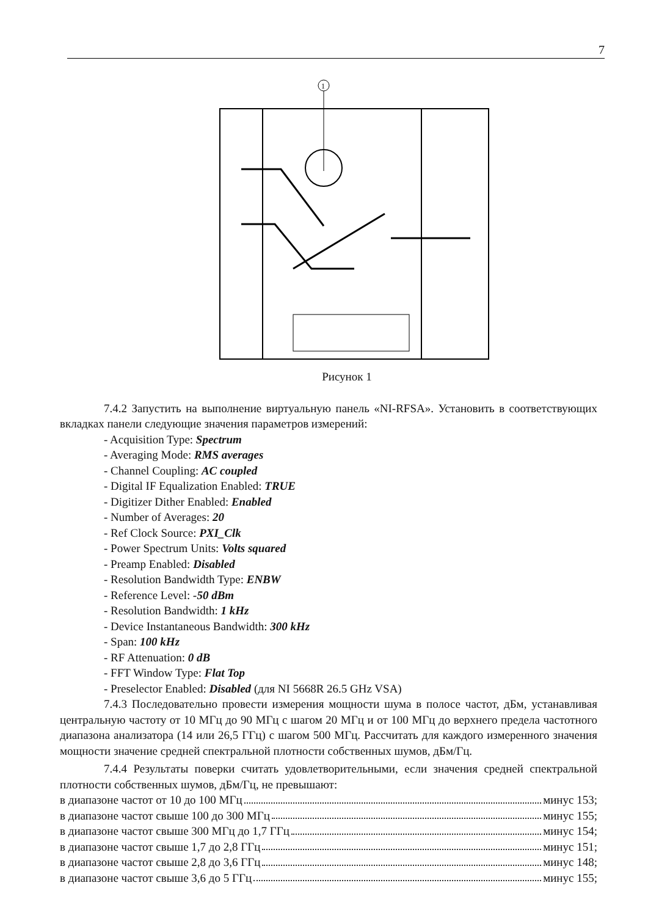7
1
Рисунок 1
7.4.2 Запустить на выполнение виртуальную панель «NI-RFSA». Установить в соответствующих вкладках панели следующие значения параметров измерений:
- Acquisition Type: Spectrum
- Averaging Mode: RMS averages
- Channel Coupling: AC coupled
- Digital IF Equalization Enabled: TRUE
- Digitizer Dither Enabled: Enabled
- Number of Averages: 20
- Ref Clock Source: PXI_Clk
- Power Spectrum Units: Volts squared
- Preamp Enabled: Disabled
- Resolution Bandwidth Type: ENBW
- Reference Level: -50 dBm
- Resolution Bandwidth: 1 kHz
- Device Instantaneous Bandwidth: 300 kHz
- Span: 100 kHz
- RF Attenuation: 0 dB
- FFT Window Type: Flat Top
- Preselector Enabled: Disabled (для NI 5668R 26.5 GHz VSA)
7.4.3 Последовательно провести измерения мощности шума в полосе частот, дБм, устанавливая центральную частоту от 10 МГц до 90 МГц с шагом 20 МГц и от 100 МГц до верхнего предела частотного диапазона анализатора (14 или 26,5 ГГц) с шагом 500 МГц. Рассчитать для каждого измеренного значения мощности значение средней спектральной плотности собственных шумов, дБм/Гц.
7.4.4 Результаты поверки считать удовлетворительными, если значения средней спектральной плотности собственных шумов, дБм/Гц, не превышают:
в диапазоне частот от 10 до 100 МГц минус 153;
в диапазоне частот свыше 100 до 300 МГц минус 155;
в диапазоне частот свыше 300 МГц до 1,7 ГГц минус 154;
в диапазоне частот свыше 1,7 до 2,8 ГГц минус 151;
в диапазоне частот свыше 2,8 до 3,6 ГГц минус 148;
в диапазоне частот свыше 3,6 до 5 ГГц минус 155;